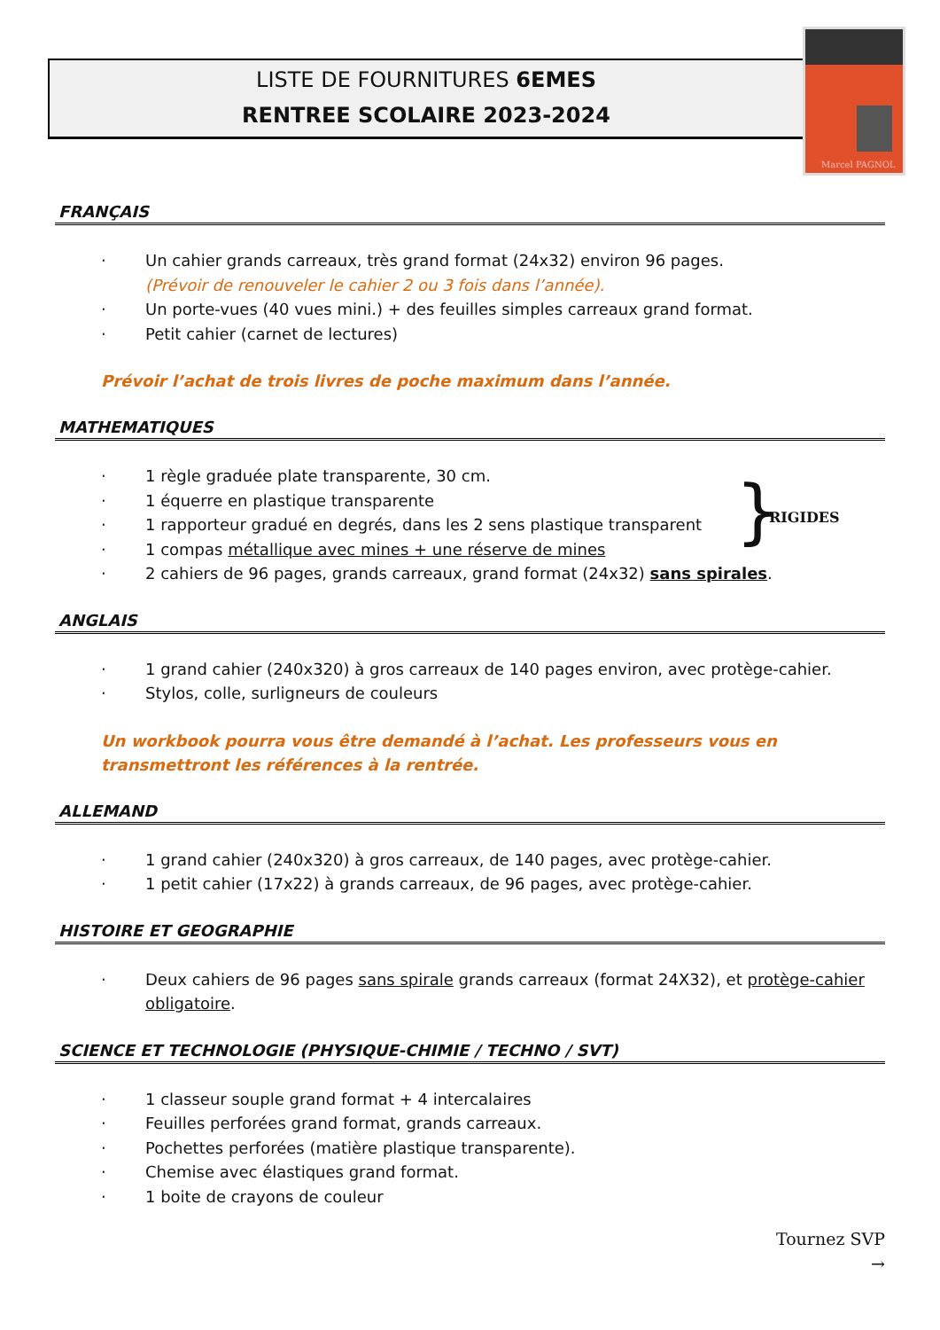LISTE DE FOURNITURES 6EMES
RENTREE SCOLAIRE 2023-2024
Marcel PAGNOL
FRANÇAIS
· Un cahier grands carreaux, très grand format (24x32) environ 96 pages.
(Prévoir de renouveler le cahier 2 ou 3 fois dans l’année).
· Un porte-vues (40 vues mini.) + des feuilles simples carreaux grand format.
· Petit cahier (carnet de lectures)
Prévoir l’achat de trois livres de poche maximum dans l’année.
MATHEMATIQUES
· 1 règle graduée plate transparente, 30 cm.
· 1 équerre en plastique transparente
· 1 rapporteur gradué en degrés, dans les 2 sens plastique transparent
· 1 compas métallique avec mines + une réserve de mines
· 2 cahiers de 96 pages, grands carreaux, grand format (24x32) sans spirales.
} RIGIDES
ANGLAIS
· 1 grand cahier (240x320) à gros carreaux de 140 pages environ, avec protège-cahier.
· Stylos, colle, surligneurs de couleurs
Un workbook pourra vous être demandé à l’achat. Les professeurs vous en transmettront les références à la rentrée.
ALLEMAND
· 1 grand cahier (240x320) à gros carreaux, de 140 pages, avec protège-cahier.
· 1 petit cahier (17x22) à grands carreaux, de 96 pages, avec protège-cahier.
HISTOIRE ET GEOGRAPHIE
· Deux cahiers de 96 pages sans spirale grands carreaux (format 24X32), et protège-cahier obligatoire.
SCIENCE ET TECHNOLOGIE (PHYSIQUE-CHIMIE / TECHNO / SVT)
· 1 classeur souple grand format + 4 intercalaires
· Feuilles perforées grand format, grands carreaux.
· Pochettes perforées (matière plastique transparente).
· Chemise avec élastiques grand format.
· 1 boite de crayons de couleur
Tournez SVP
→